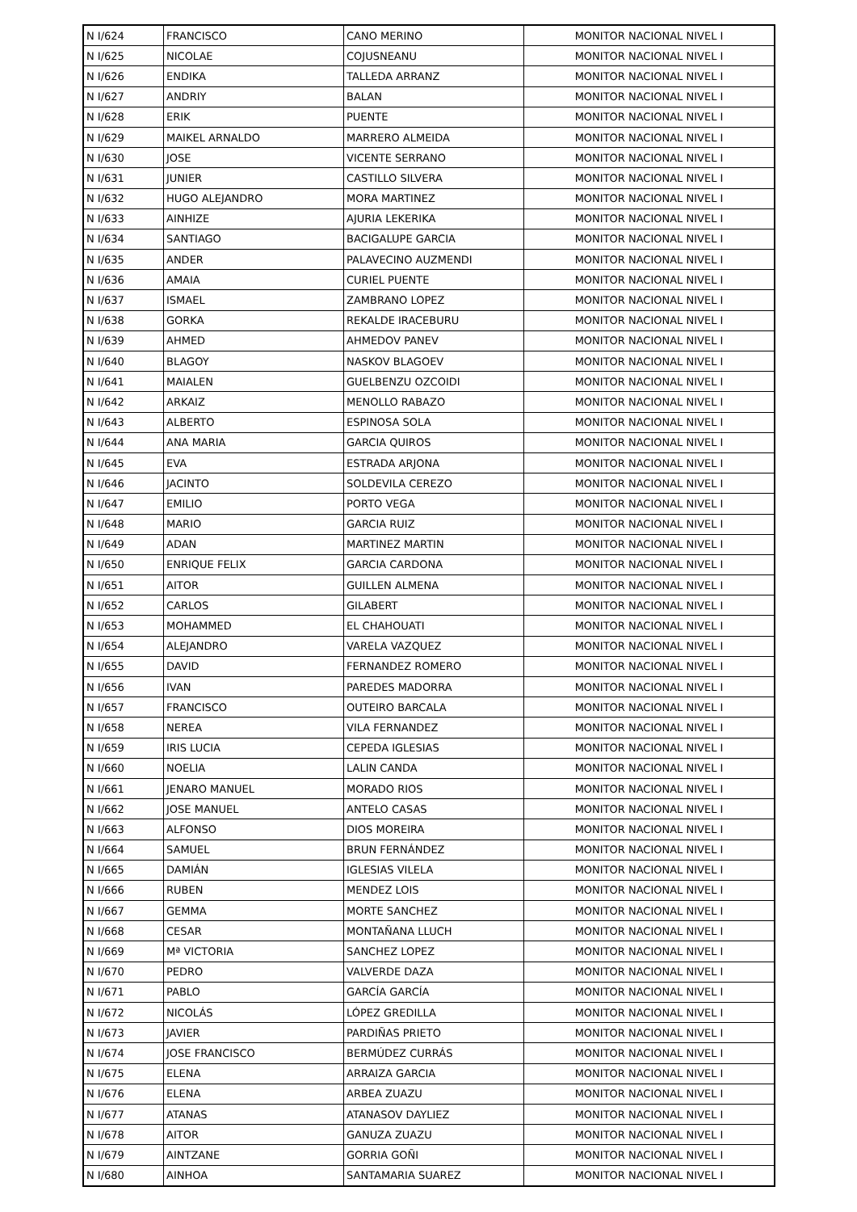| N I/624 | FRANCISCO | CANO MERINO | MONITOR NACIONAL NIVEL I |
| N I/625 | NICOLAE | COJUSNEANU | MONITOR NACIONAL NIVEL I |
| N I/626 | ENDIKA | TALLEDA ARRANZ | MONITOR NACIONAL NIVEL I |
| N I/627 | ANDRIY | BALAN | MONITOR NACIONAL NIVEL I |
| N I/628 | ERIK | PUENTE | MONITOR NACIONAL NIVEL I |
| N I/629 | MAIKEL ARNALDO | MARRERO ALMEIDA | MONITOR NACIONAL NIVEL I |
| N I/630 | JOSE | VICENTE SERRANO | MONITOR NACIONAL NIVEL I |
| N I/631 | JUNIER | CASTILLO SILVERA | MONITOR NACIONAL NIVEL I |
| N I/632 | HUGO ALEJANDRO | MORA MARTINEZ | MONITOR NACIONAL NIVEL I |
| N I/633 | AINHIZE | AJURIA LEKERIKA | MONITOR NACIONAL NIVEL I |
| N I/634 | SANTIAGO | BACIGALUPE GARCIA | MONITOR NACIONAL NIVEL I |
| N I/635 | ANDER | PALAVECINO AUZMENDI | MONITOR NACIONAL NIVEL I |
| N I/636 | AMAIA | CURIEL PUENTE | MONITOR NACIONAL NIVEL I |
| N I/637 | ISMAEL | ZAMBRANO LOPEZ | MONITOR NACIONAL NIVEL I |
| N I/638 | GORKA | REKALDE IRACEBURU | MONITOR NACIONAL NIVEL I |
| N I/639 | AHMED | AHMEDOV PANEV | MONITOR NACIONAL NIVEL I |
| N I/640 | BLAGOY | NASKOV BLAGOEV | MONITOR NACIONAL NIVEL I |
| N I/641 | MAIALEN | GUELBENZU OZCOIDI | MONITOR NACIONAL NIVEL I |
| N I/642 | ARKAIZ | MENOLLO RABAZO | MONITOR NACIONAL NIVEL I |
| N I/643 | ALBERTO | ESPINOSA SOLA | MONITOR NACIONAL NIVEL I |
| N I/644 | ANA MARIA | GARCIA QUIROS | MONITOR NACIONAL NIVEL I |
| N I/645 | EVA | ESTRADA ARJONA | MONITOR NACIONAL NIVEL I |
| N I/646 | JACINTO | SOLDEVILA CEREZO | MONITOR NACIONAL NIVEL I |
| N I/647 | EMILIO | PORTO VEGA | MONITOR NACIONAL NIVEL I |
| N I/648 | MARIO | GARCIA RUIZ | MONITOR NACIONAL NIVEL I |
| N I/649 | ADAN | MARTINEZ MARTIN | MONITOR NACIONAL NIVEL I |
| N I/650 | ENRIQUE FELIX | GARCIA CARDONA | MONITOR NACIONAL NIVEL I |
| N I/651 | AITOR | GUILLEN ALMENA | MONITOR NACIONAL NIVEL I |
| N I/652 | CARLOS | GILABERT | MONITOR NACIONAL NIVEL I |
| N I/653 | MOHAMMED | EL CHAHOUATI | MONITOR NACIONAL NIVEL I |
| N I/654 | ALEJANDRO | VARELA VAZQUEZ | MONITOR NACIONAL NIVEL I |
| N I/655 | DAVID | FERNANDEZ ROMERO | MONITOR NACIONAL NIVEL I |
| N I/656 | IVAN | PAREDES MADORRA | MONITOR NACIONAL NIVEL I |
| N I/657 | FRANCISCO | OUTEIRO BARCALA | MONITOR NACIONAL NIVEL I |
| N I/658 | NEREA | VILA FERNANDEZ | MONITOR NACIONAL NIVEL I |
| N I/659 | IRIS LUCIA | CEPEDA IGLESIAS | MONITOR NACIONAL NIVEL I |
| N I/660 | NOELIA | LALIN CANDA | MONITOR NACIONAL NIVEL I |
| N I/661 | JENARO MANUEL | MORADO RIOS | MONITOR NACIONAL NIVEL I |
| N I/662 | JOSE MANUEL | ANTELO CASAS | MONITOR NACIONAL NIVEL I |
| N I/663 | ALFONSO | DIOS MOREIRA | MONITOR NACIONAL NIVEL I |
| N I/664 | SAMUEL | BRUN FERNÁNDEZ | MONITOR NACIONAL NIVEL I |
| N I/665 | DAMIÁN | IGLESIAS VILELA | MONITOR NACIONAL NIVEL I |
| N I/666 | RUBEN | MENDEZ LOIS | MONITOR NACIONAL NIVEL I |
| N I/667 | GEMMA | MORTE SANCHEZ | MONITOR NACIONAL NIVEL I |
| N I/668 | CESAR | MONTAÑANA LLUCH | MONITOR NACIONAL NIVEL I |
| N I/669 | Mª VICTORIA | SANCHEZ LOPEZ | MONITOR NACIONAL NIVEL I |
| N I/670 | PEDRO | VALVERDE DAZA | MONITOR NACIONAL NIVEL I |
| N I/671 | PABLO | GARCÍA GARCÍA | MONITOR NACIONAL NIVEL I |
| N I/672 | NICOLÁS | LÓPEZ GREDILLA | MONITOR NACIONAL NIVEL I |
| N I/673 | JAVIER | PARDIÑAS PRIETO | MONITOR NACIONAL NIVEL I |
| N I/674 | JOSE FRANCISCO | BERMÚDEZ CURRÁS | MONITOR NACIONAL NIVEL I |
| N I/675 | ELENA | ARRAIZA GARCIA | MONITOR NACIONAL NIVEL I |
| N I/676 | ELENA | ARBEA ZUAZU | MONITOR NACIONAL NIVEL I |
| N I/677 | ATANAS | ATANASOV DAYLIEZ | MONITOR NACIONAL NIVEL I |
| N I/678 | AITOR | GANUZA ZUAZU | MONITOR NACIONAL NIVEL I |
| N I/679 | AINTZANE | GORRIA GOÑI | MONITOR NACIONAL NIVEL I |
| N I/680 | AINHOA | SANTAMARIA SUAREZ | MONITOR NACIONAL NIVEL I |